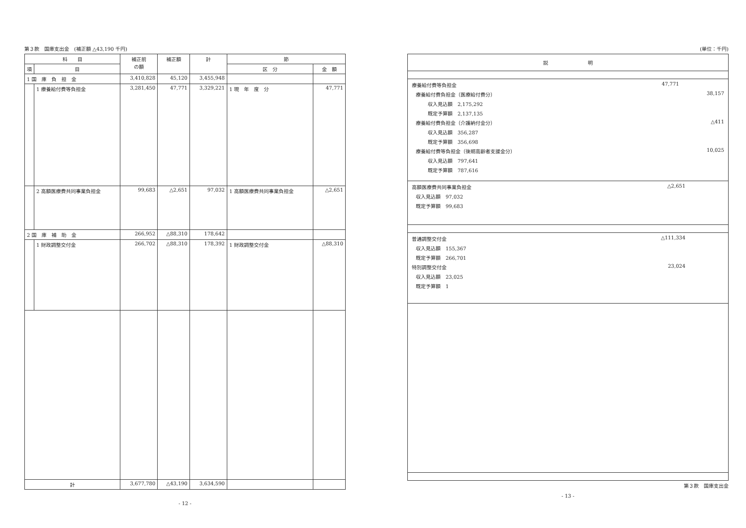第３款　国庫支出金　(補正額 △43,190 千円)
| 科 目 | | 補正前 の額 | 補正額 | 計 | 節 | |
| --- | --- | --- | --- | --- | --- | --- |
| 項 | 目 | | | | 区 分 | 金 額 |
| 1 国 庫 負 担 金 | | 3,410,828 | 45,120 | 3,455,948 | | |
| | 1 療養給付費等負担金 | 3,281,450 | 47,771 | 3,329,221 | 1 現 年 度 分 | 47,771 |
| | 2 高額医療費共同事業負担金 | 99,683 | △2,651 | 97,032 | 1 高額医療費共同事業負担金 | △2,651 |
| 2 国 庫 補 助 金 | | 266,952 | △88,310 | 178,642 | | |
| | 1 財政調整交付金 | 266,702 | △88,310 | 178,392 | 1 財政調整交付金 | △88,310 |
| 計 | | 3,677,780 | △43,190 | 3,634,590 | | |
- 12 -
(単位：千円)
| 説 明 |
| --- |
| / 療養給付費等負担金 / 47,771 / / / 療養給付費負担金（医療給付費分） / / 38,157 / / 収入見込額 2,175,292 / / / / 既定予算額 2,137,135 / / / / 療養給付費負担金（介護納付金分） / / △411 / / 収入見込額 356,287 / / / / 既定予算額 356,698 / / / / 療養給付費等負担金（後期高齢者支援金分） / / 10,025 / / 収入見込額 797,641 / / / / 既定予算額 787,616 / / / |
| / 高額医療費共同事業負担金 / △2,651 / / / 収入見込額 97,032 / / / / 既定予算額 99,683 / / / |
| / 普通調整交付金 / △111,334 / / / 収入見込額 155,367 / / / / 既定予算額 266,701 / / / / 特別調整交付金 / 23,024 / / / 収入見込額 23,025 / / / / 既定予算額 1 / / / |
第３款　国庫支出金
- 13 -